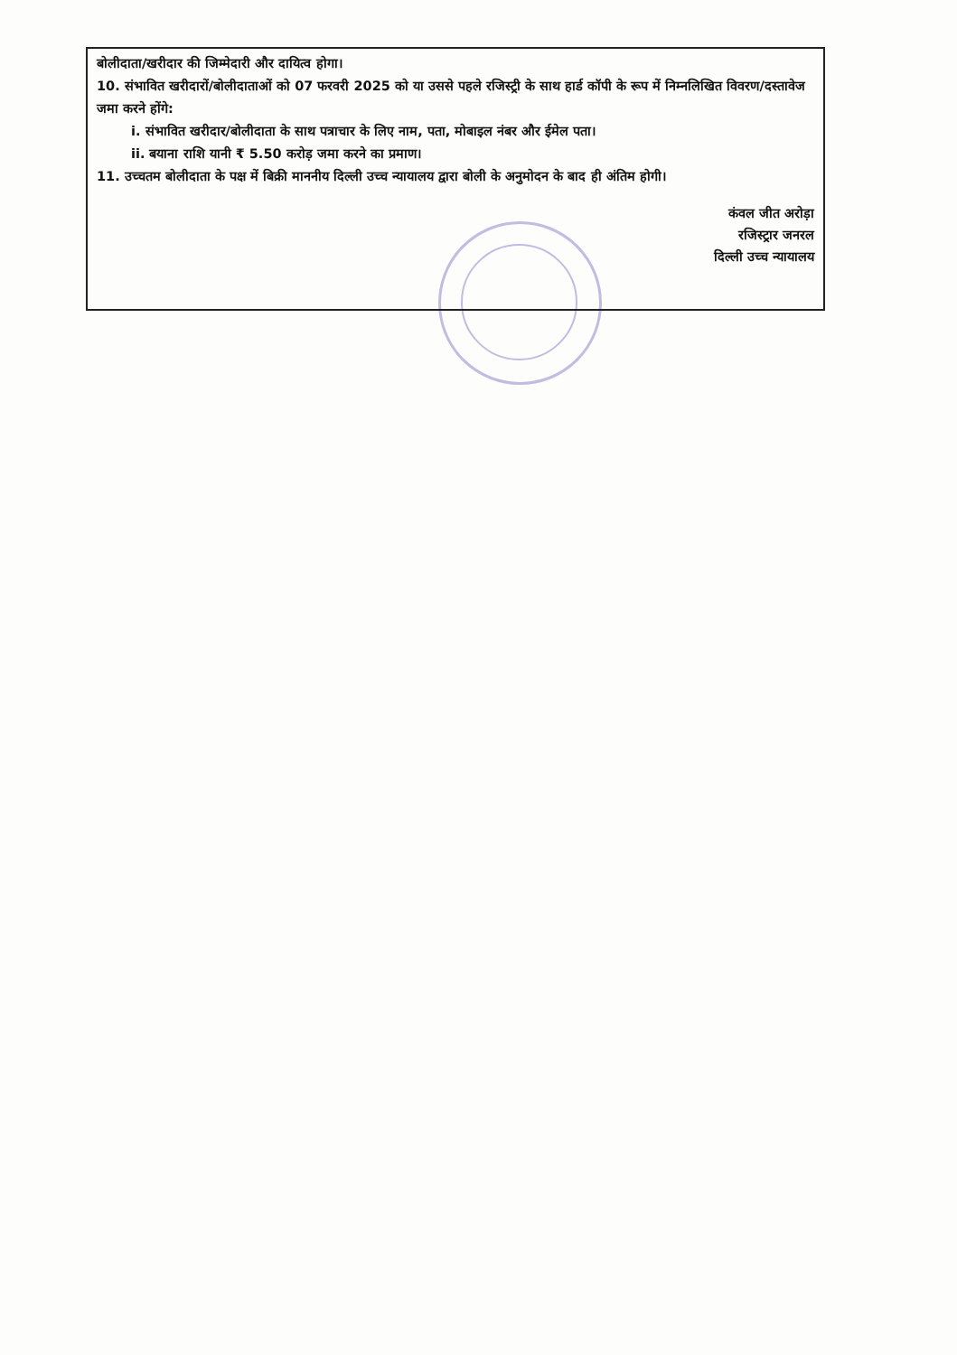बोलीदाता/खरीदार की जिम्मेदारी और दायित्व होगा।
10. संभावित खरीदारों/बोलीदाताओं को 07 फरवरी 2025 को या उससे पहले रजिस्ट्री के साथ हार्ड कॉपी के रूप में निम्नलिखित विवरण/दस्तावेज जमा करने होंगे:
i. संभावित खरीदार/बोलीदाता के साथ पत्राचार के लिए नाम, पता, मोबाइल नंबर और ईमेल पता।
ii. बयाना राशि यानी ₹ 5.50 करोड़ जमा करने का प्रमाण।
11. उच्चतम बोलीदाता के पक्ष में बिक्री माननीय दिल्ली उच्च न्यायालय द्वारा बोली के अनुमोदन के बाद ही अंतिम होगी।
कंवल जीत अरोड़ा
रजिस्ट्रार जनरल
दिल्ली उच्च न्यायालय